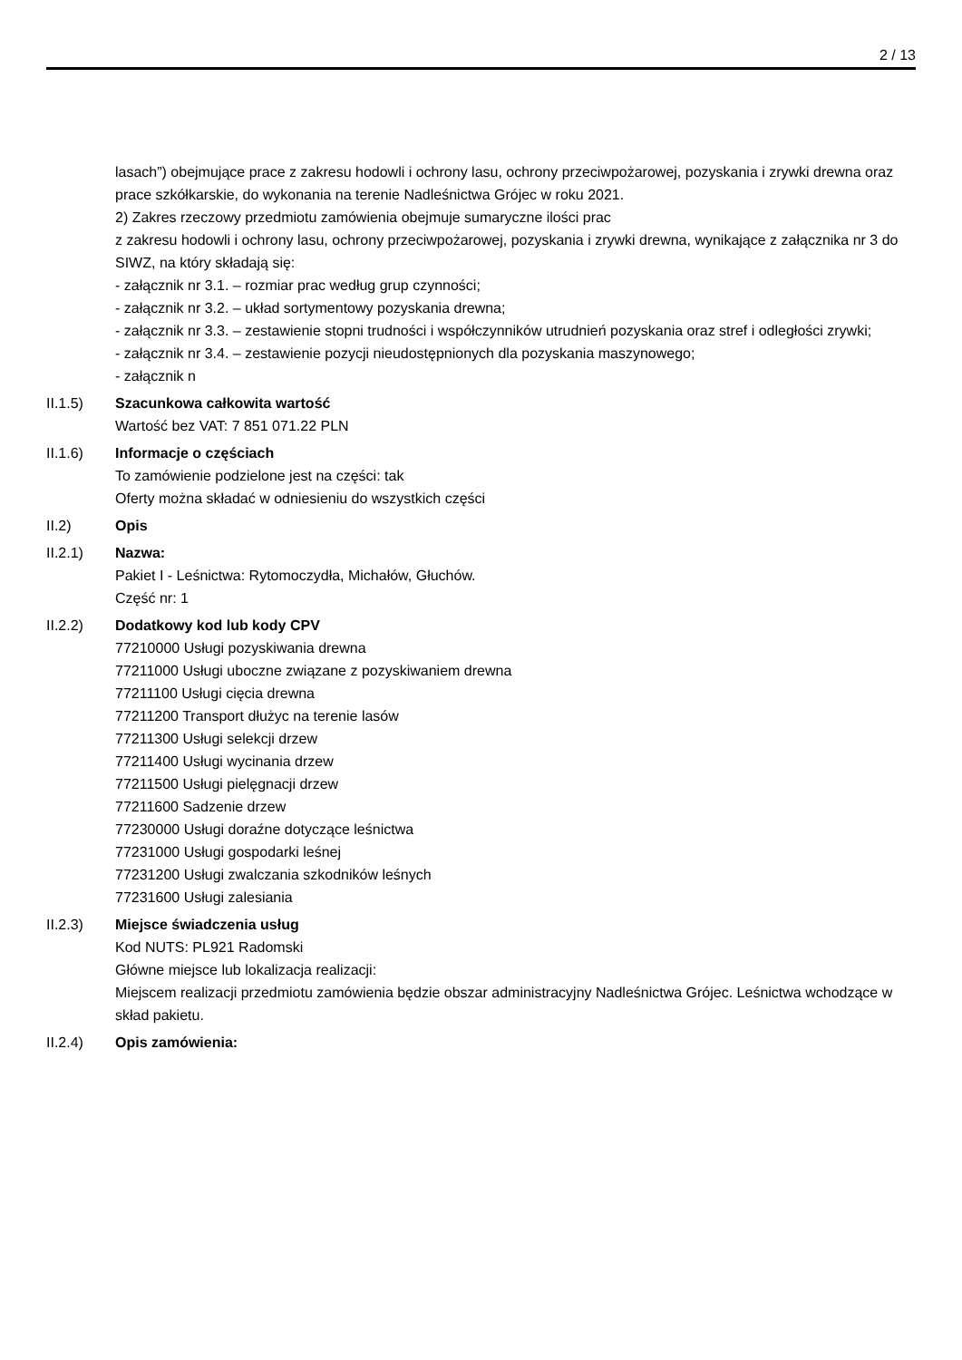2 / 13
lasach”) obejmujące prace z zakresu hodowli i ochrony lasu, ochrony przeciwpożarowej, pozyskania i zrywki drewna oraz prace szkółkarskie, do wykonania na terenie Nadleśnictwa Grójec w roku 2021.
2) Zakres rzeczowy przedmiotu zamówienia obejmuje sumaryczne ilości prac
z zakresu hodowli i ochrony lasu, ochrony przeciwpożarowej, pozyskania i zrywki drewna, wynikające z załącznika nr 3 do SIWZ, na który składają się:
- załącznik nr 3.1. – rozmiar prac według grup czynności;
- załącznik nr 3.2. – układ sortymentowy pozyskania drewna;
- załącznik nr 3.3. – zestawienie stopni trudności i współczynników utrudnień pozyskania oraz stref i odległości zrywki;
- załącznik nr 3.4. – zestawienie pozycji nieudostępnionych dla pozyskania maszynowego;
- załącznik n
II.1.5) Szacunkowa całkowita wartość
Wartość bez VAT: 7 851 071.22 PLN
II.1.6) Informacje o częściach
To zamówienie podzielone jest na części: tak
Oferty można składać w odniesieniu do wszystkich części
II.2) Opis
II.2.1) Nazwa:
Pakiet I - Leśnictwa: Rytomoczydła, Michałów, Głuchów.
Część nr: 1
II.2.2) Dodatkowy kod lub kody CPV
77210000 Usługi pozyskiwania drewna
77211000 Usługi uboczne związane z pozyskiwaniem drewna
77211100 Usługi cięcia drewna
77211200 Transport dłużyc na terenie lasów
77211300 Usługi selekcji drzew
77211400 Usługi wycinania drzew
77211500 Usługi pielęgnacji drzew
77211600 Sadzenie drzew
77230000 Usługi doraźne dotyczące leśnictwa
77231000 Usługi gospodarki leśnej
77231200 Usługi zwalczania szkodników leśnych
77231600 Usługi zalesiania
II.2.3) Miejsce świadczenia usług
Kod NUTS: PL921 Radomski
Główne miejsce lub lokalizacja realizacji:
Miejscem realizacji przedmiotu zamówienia będzie obszar administracyjny Nadleśnictwa Grójec. Leśnictwa wchodzące w skład pakietu.
II.2.4) Opis zamówienia: